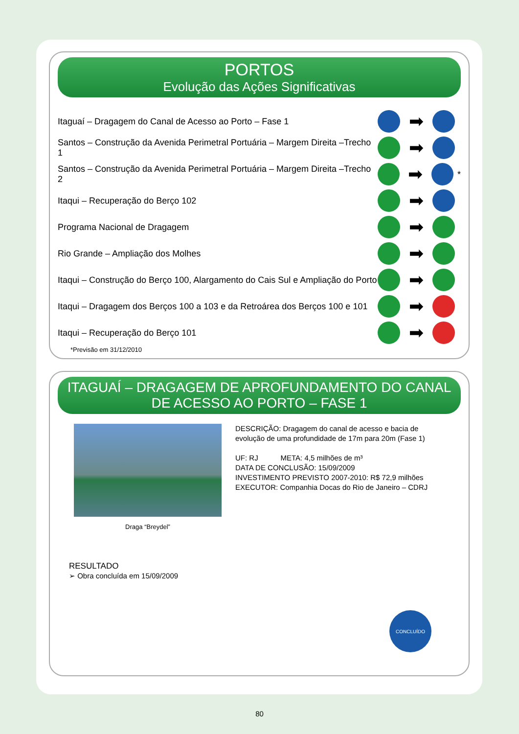PORTOS
Evolução das Ações Significativas
Itaguaí – Dragagem do Canal de Acesso ao Porto – Fase 1
➡
Santos – Construção da Avenida Perimetral Portuária – Margem Direita –Trecho 1
➡
Santos – Construção da Avenida Perimetral Portuária – Margem Direita –Trecho 2
➡
*
Itaqui – Recuperação do Berço 102
➡
Programa Nacional de Dragagem
➡
Rio Grande – Ampliação dos Molhes
➡
Itaqui – Construção do Berço 100, Alargamento do Cais Sul e Ampliação do Porto
➡
Itaqui – Dragagem dos Berços 100 a 103 e da Retroárea dos Berços 100 e 101
➡
Itaqui – Recuperação do Berço 101
➡
*Previsão em 31/12/2010
ITAGUAÍ – DRAGAGEM DE APROFUNDAMENTO DO CANAL DE ACESSO AO PORTO – FASE 1
Draga “Breydel”
DESCRIÇÃO: Dragagem do canal de acesso e bacia de
evolução de uma profundidade de 17m para 20m (Fase 1)
UF: RJ META: 4,5 milhões de m³
DATA DE CONCLUSÃO: 15/09/2009
INVESTIMENTO PREVISTO 2007-2010: R$ 72,9 milhões
EXECUTOR: Companhia Docas do Rio de Janeiro – CDRJ
RESULTADO
➢ Obra concluída em 15/09/2009
CONCLUÍDO
80